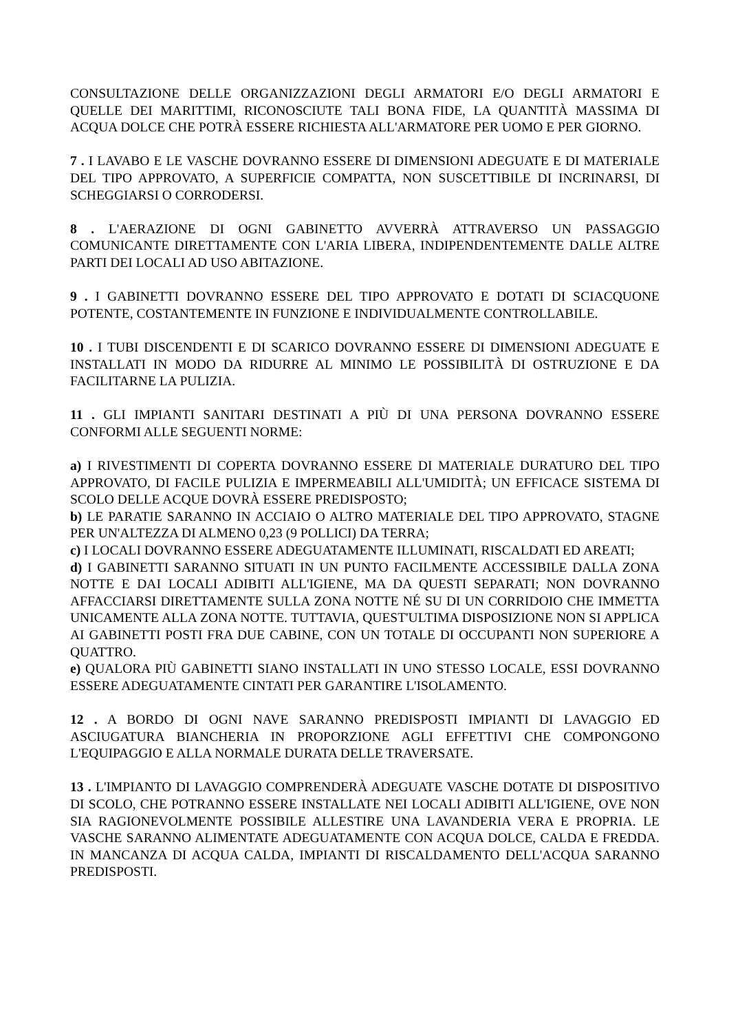CONSULTAZIONE DELLE ORGANIZZAZIONI DEGLI ARMATORI E/O DEGLI ARMATORI E QUELLE DEI MARITTIMI, RICONOSCIUTE TALI BONA FIDE, LA QUANTITÀ MASSIMA DI ACQUA DOLCE CHE POTRÀ ESSERE RICHIESTA ALL'ARMATORE PER UOMO E PER GIORNO.
7 . I LAVABO E LE VASCHE DOVRANNO ESSERE DI DIMENSIONI ADEGUATE E DI MATERIALE DEL TIPO APPROVATO, A SUPERFICIE COMPATTA, NON SUSCETTIBILE DI INCRINARSI, DI SCHEGGIARSI O CORRODERSI.
8 . L'AERAZIONE DI OGNI GABINETTO AVVERRÀ ATTRAVERSO UN PASSAGGIO COMUNICANTE DIRETTAMENTE CON L'ARIA LIBERA, INDIPENDENTEMENTE DALLE ALTRE PARTI DEI LOCALI AD USO ABITAZIONE.
9 . I GABINETTI DOVRANNO ESSERE DEL TIPO APPROVATO E DOTATI DI SCIACQUONE POTENTE, COSTANTEMENTE IN FUNZIONE E INDIVIDUALMENTE CONTROLLABILE.
10 . I TUBI DISCENDENTI E DI SCARICO DOVRANNO ESSERE DI DIMENSIONI ADEGUATE E INSTALLATI IN MODO DA RIDURRE AL MINIMO LE POSSIBILITÀ DI OSTRUZIONE E DA FACILITARNE LA PULIZIA.
11 . GLI IMPIANTI SANITARI DESTINATI A PIÙ DI UNA PERSONA DOVRANNO ESSERE CONFORMI ALLE SEGUENTI NORME:
a) I RIVESTIMENTI DI COPERTA DOVRANNO ESSERE DI MATERIALE DURATURO DEL TIPO APPROVATO, DI FACILE PULIZIA E IMPERMEABILI ALL'UMIDITÀ; UN EFFICACE SISTEMA DI SCOLO DELLE ACQUE DOVRÀ ESSERE PREDISPOSTO;
b) LE PARATIE SARANNO IN ACCIAIO O ALTRO MATERIALE DEL TIPO APPROVATO, STAGNE PER UN'ALTEZZA DI ALMENO 0,23 (9 POLLICI) DA TERRA;
c) I LOCALI DOVRANNO ESSERE ADEGUATAMENTE ILLUMINATI, RISCALDATI ED AREATI;
d) I GABINETTI SARANNO SITUATI IN UN PUNTO FACILMENTE ACCESSIBILE DALLA ZONA NOTTE E DAI LOCALI ADIBITI ALL'IGIENE, MA DA QUESTI SEPARATI; NON DOVRANNO AFFACCIARSI DIRETTAMENTE SULLA ZONA NOTTE NÉ SU DI UN CORRIDOIO CHE IMMETTA UNICAMENTE ALLA ZONA NOTTE. TUTTAVIA, QUEST'ULTIMA DISPOSIZIONE NON SI APPLICA AI GABINETTI POSTI FRA DUE CABINE, CON UN TOTALE DI OCCUPANTI NON SUPERIORE A QUATTRO.
e) QUALORA PIÙ GABINETTI SIANO INSTALLATI IN UNO STESSO LOCALE, ESSI DOVRANNO ESSERE ADEGUATAMENTE CINTATI PER GARANTIRE L'ISOLAMENTO.
12 . A BORDO DI OGNI NAVE SARANNO PREDISPOSTI IMPIANTI DI LAVAGGIO ED ASCIUGATURA BIANCHERIA IN PROPORZIONE AGLI EFFETTIVI CHE COMPONGONO L'EQUIPAGGIO E ALLA NORMALE DURATA DELLE TRAVERSATE.
13 . L'IMPIANTO DI LAVAGGIO COMPRENDERÀ ADEGUATE VASCHE DOTATE DI DISPOSITIVO DI SCOLO, CHE POTRANNO ESSERE INSTALLATE NEI LOCALI ADIBITI ALL'IGIENE, OVE NON SIA RAGIONEVOLMENTE POSSIBILE ALLESTIRE UNA LAVANDERIA VERA E PROPRIA. LE VASCHE SARANNO ALIMENTATE ADEGUATAMENTE CON ACQUA DOLCE, CALDA E FREDDA. IN MANCANZA DI ACQUA CALDA, IMPIANTI DI RISCALDAMENTO DELL'ACQUA SARANNO PREDISPOSTI.